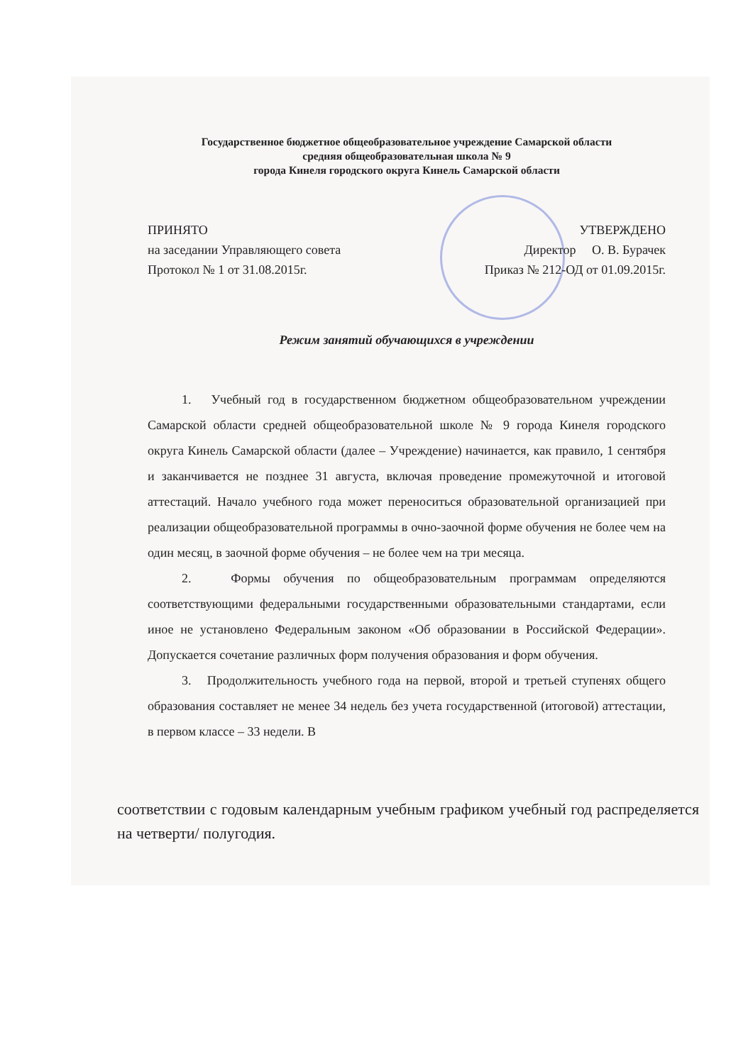Государственное бюджетное общеобразовательное учреждение Самарской области
средняя общеобразовательная школа № 9
города Кинеля городского округа Кинель Самарской области
ПРИНЯТО
на заседании Управляющего совета
Протокол № 1 от 31.08.2015г.
УТВЕРЖДЕНО
Директор О. В. Бурачек
Приказ № 212-ОД от 01.09.2015г.
Режим занятий обучающихся в учреждении
1. Учебный год в государственном бюджетном общеобразовательном учреждении Самарской области средней общеобразовательной школе № 9 города Кинеля городского округа Кинель Самарской области (далее – Учреждение) начинается, как правило, 1 сентября и заканчивается не позднее 31 августа, включая проведение промежуточной и итоговой аттестаций. Начало учебного года может переноситься образовательной организацией при реализации общеобразовательной программы в очно-заочной форме обучения не более чем на один месяц, в заочной форме обучения – не более чем на три месяца.
2. Формы обучения по общеобразовательным программам определяются соответствующими федеральными государственными образовательными стандартами, если иное не установлено Федеральным законом «Об образовании в Российской Федерации». Допускается сочетание различных форм получения образования и форм обучения.
3. Продолжительность учебного года на первой, второй и третьей ступенях общего образования составляет не менее 34 недель без учета государственной (итоговой) аттестации, в первом классе – 33 недели. В
соответствии с годовым календарным учебным графиком учебный год распределяется на четверти/ полугодия.